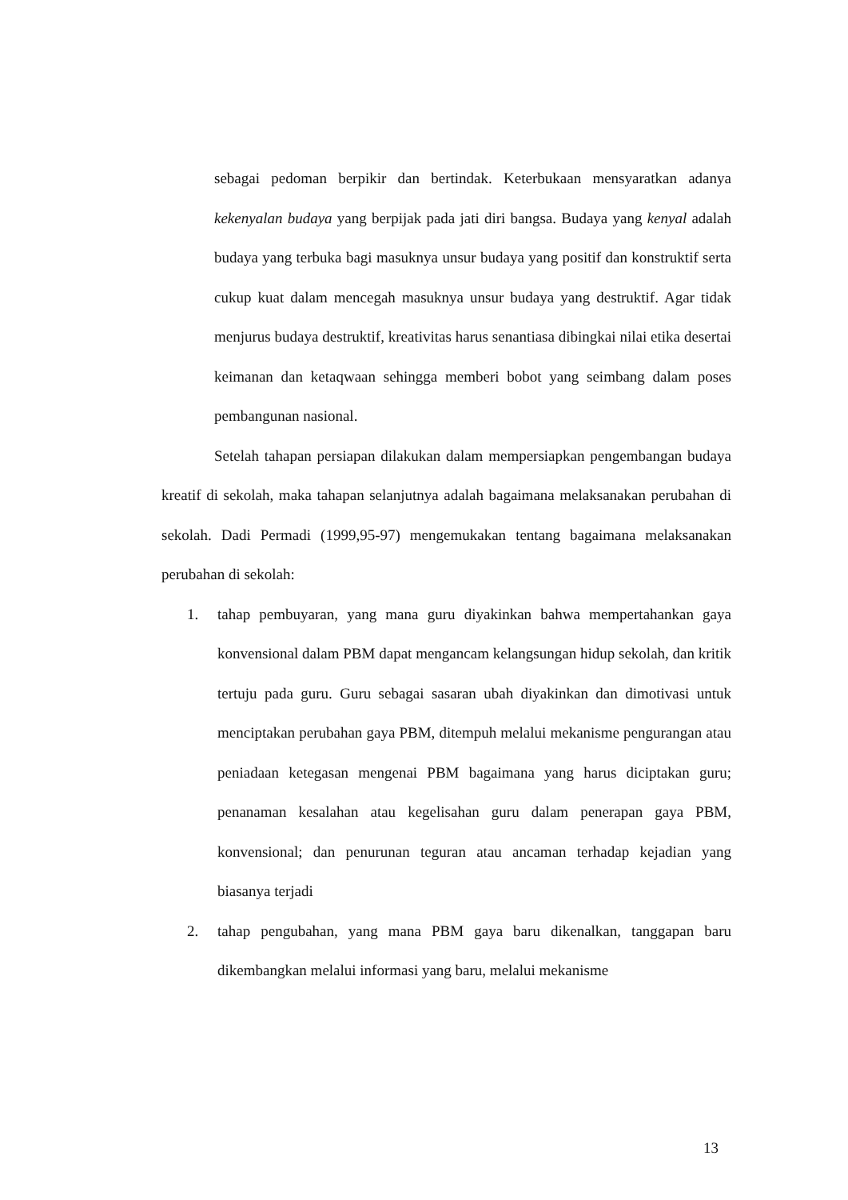sebagai pedoman berpikir dan bertindak. Keterbukaan mensyaratkan adanya kekenyalan budaya yang berpijak pada jati diri bangsa. Budaya yang kenyal adalah budaya yang terbuka bagi masuknya unsur budaya yang positif dan konstruktif serta cukup kuat dalam mencegah masuknya unsur budaya yang destruktif. Agar tidak menjurus budaya destruktif, kreativitas harus senantiasa dibingkai nilai etika desertai keimanan dan ketaqwaan sehingga memberi bobot yang seimbang dalam poses pembangunan nasional.
Setelah tahapan persiapan dilakukan dalam mempersiapkan pengembangan budaya kreatif di sekolah, maka tahapan selanjutnya adalah bagaimana melaksanakan perubahan di sekolah. Dadi Permadi (1999,95-97) mengemukakan tentang bagaimana melaksanakan perubahan di sekolah:
1. tahap pembuyaran, yang mana guru diyakinkan bahwa mempertahankan gaya konvensional dalam PBM dapat mengancam kelangsungan hidup sekolah, dan kritik tertuju pada guru. Guru sebagai sasaran ubah diyakinkan dan dimotivasi untuk menciptakan perubahan gaya PBM, ditempuh melalui mekanisme pengurangan atau peniadaan ketegasan mengenai PBM bagaimana yang harus diciptakan guru; penanaman kesalahan atau kegelisahan guru dalam penerapan gaya PBM, konvensional; dan penurunan teguran atau ancaman terhadap kejadian yang biasanya terjadi
2. tahap pengubahan, yang mana PBM gaya baru dikenalkan, tanggapan baru dikembangkan melalui informasi yang baru, melalui mekanisme
13